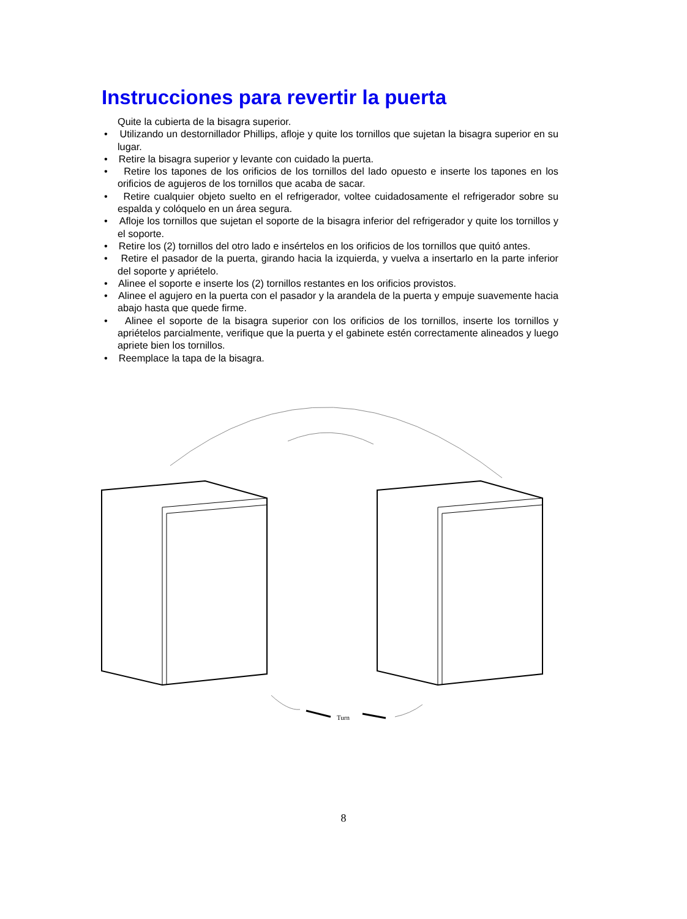Instrucciones para revertir la puerta
Quite la cubierta de la bisagra superior.
• Utilizando un destornillador Phillips, afloje y quite los tornillos que sujetan la bisagra superior en su lugar.
• Retire la bisagra superior y levante con cuidado la puerta.
• Retire los tapones de los orificios de los tornillos del lado opuesto e inserte los tapones en los orificios de agujeros de los tornillos que acaba de sacar.
• Retire cualquier objeto suelto en el refrigerador, voltee cuidadosamente el refrigerador sobre su espalda y colóquelo en un área segura.
• Afloje los tornillos que sujetan el soporte de la bisagra inferior del refrigerador y quite los tornillos y el soporte.
• Retire los (2) tornillos del otro lado e insértelos en los orificios de los tornillos que quitó antes.
• Retire el pasador de la puerta, girando hacia la izquierda, y vuelva a insertarlo en la parte inferior del soporte y apriételo.
• Alinee el soporte e inserte los (2) tornillos restantes en los orificios provistos.
• Alinee el agujero en la puerta con el pasador y la arandela de la puerta y empuje suavemente hacia abajo hasta que quede firme.
• Alinee el soporte de la bisagra superior con los orificios de los tornillos, inserte los tornillos y apriételos parcialmente, verifique que la puerta y el gabinete estén correctamente alineados y luego apriete bien los tornillos.
• Reemplace la tapa de la bisagra.
Turn
8